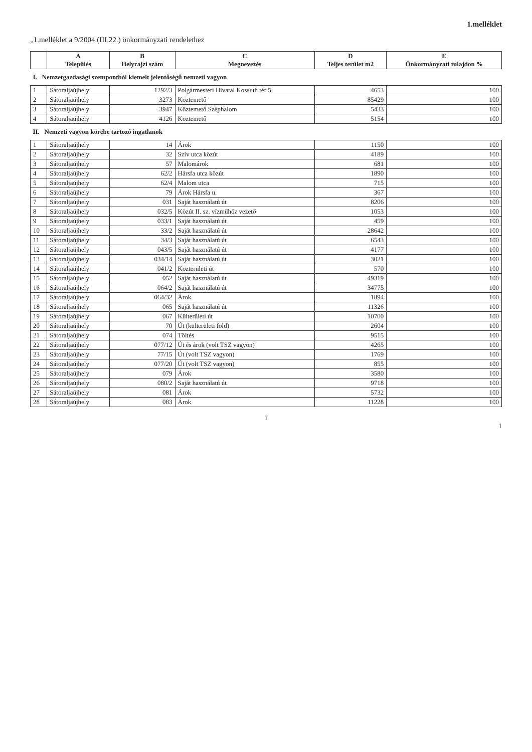1.melléklet
„1.melléklet a 9/2004.(III.22.) önkormányzati rendelethez
| | A Település | B Helyrajzi szám | C Megnevezés | D Teljes terület m2 | E Önkormányzati tulajdon % |
| --- | --- | --- | --- | --- | --- |
| I. Nemzetgazdasági szempontból kiemelt jelentőségű nemzeti vagyon | | | | | |
| 1 | Sátoraljaújhely | 1292/3 | Polgármesteri Hivatal Kossuth tér 5. | 4653 | 100 |
| 2 | Sátoraljaújhely | 3273 | Köztemető | 85429 | 100 |
| 3 | Sátoraljaújhely | 3947 | Köztemető Széphalom | 5433 | 100 |
| 4 | Sátoraljaújhely | 4126 | Köztemető | 5154 | 100 |
| II. Nemzeti vagyon körébe tartozó ingatlanok | | | | | |
| 1 | Sátoraljaújhely | 14 | Árok | 1150 | 100 |
| 2 | Sátoraljaújhely | 32 | Szív utca közút | 4189 | 100 |
| 3 | Sátoraljaújhely | 57 | Malomárok | 681 | 100 |
| 4 | Sátoraljaújhely | 62/2 | Hársfa utca közút | 1890 | 100 |
| 5 | Sátoraljaújhely | 62/4 | Malom utca | 715 | 100 |
| 6 | Sátoraljaújhely | 79 | Árok Hársfa u. | 367 | 100 |
| 7 | Sátoraljaújhely | 031 | Saját használatú út | 8206 | 100 |
| 8 | Sátoraljaújhely | 032/5 | Közút II. sz. vízműhöz vezető | 1053 | 100 |
| 9 | Sátoraljaújhely | 033/1 | Saját használatú út | 459 | 100 |
| 10 | Sátoraljaújhely | 33/2 | Saját használatú út | 28642 | 100 |
| 11 | Sátoraljaújhely | 34/3 | Saját használatú út | 6543 | 100 |
| 12 | Sátoraljaújhely | 043/5 | Saját használatú út | 4177 | 100 |
| 13 | Sátoraljaújhely | 034/14 | Saját használatú út | 3021 | 100 |
| 14 | Sátoraljaújhely | 041/2 | Közterületi út | 570 | 100 |
| 15 | Sátoraljaújhely | 052 | Saját használatú út | 49319 | 100 |
| 16 | Sátoraljaújhely | 064/2 | Saját használatú út | 34775 | 100 |
| 17 | Sátoraljaújhely | 064/32 | Árok | 1894 | 100 |
| 18 | Sátoraljaújhely | 065 | Saját használatú út | 11326 | 100 |
| 19 | Sátoraljaújhely | 067 | Külterületi út | 10700 | 100 |
| 20 | Sátoraljaújhely | 70 | Út (külterületi föld) | 2604 | 100 |
| 21 | Sátoraljaújhely | 074 | Töltés | 9515 | 100 |
| 22 | Sátoraljaújhely | 077/12 | Út és árok (volt TSZ vagyon) | 4265 | 100 |
| 23 | Sátoraljaújhely | 77/15 | Út (volt TSZ vagyon) | 1769 | 100 |
| 24 | Sátoraljaújhely | 077/20 | Út (volt TSZ vagyon) | 855 | 100 |
| 25 | Sátoraljaújhely | 079 | Árok | 3580 | 100 |
| 26 | Sátoraljaújhely | 080/2 | Saját használatú út | 9718 | 100 |
| 27 | Sátoraljaújhely | 081 | Árok | 5732 | 100 |
| 28 | Sátoraljaújhely | 083 | Árok | 11228 | 100 |
1
1